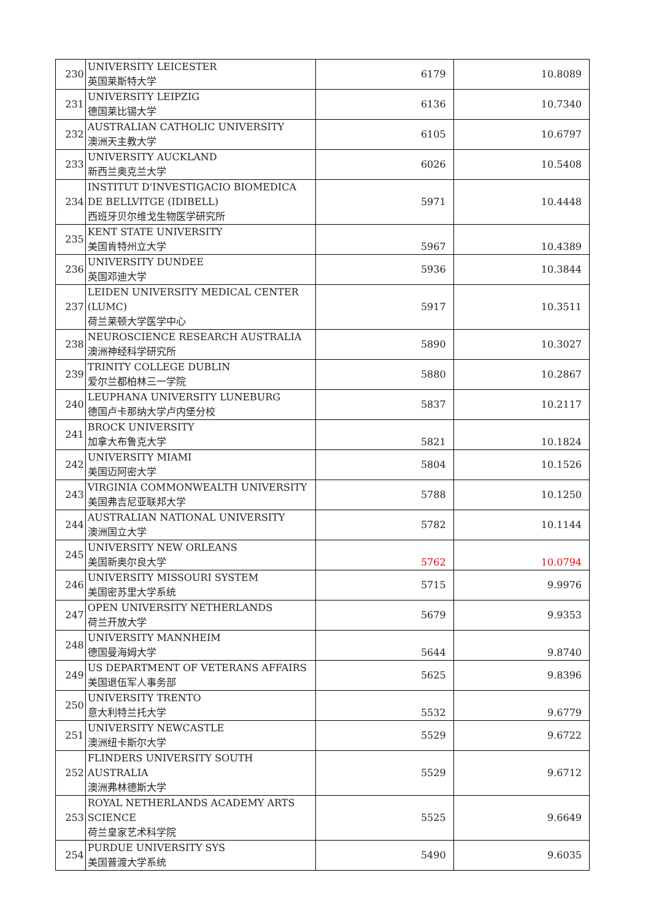| 230 | UNIVERSITY LEICESTER 英国莱斯特大学 | 6179 | 10.8089 |
| 231 | UNIVERSITY LEIPZIG 德国莱比锡大学 | 6136 | 10.7340 |
| 232 | AUSTRALIAN CATHOLIC UNIVERSITY 澳洲天主教大学 | 6105 | 10.6797 |
| 233 | UNIVERSITY AUCKLAND 新西兰奥克兰大学 | 6026 | 10.5408 |
| 234 | INSTITUT D'INVESTIGACIO BIOMEDICA DE BELLVITGE (IDIBELL) 西班牙贝尔维戈生物医学研究所 | 5971 | 10.4448 |
| 235 | KENT STATE UNIVERSITY 美国肯特州立大学 | 5967 | 10.4389 |
| 236 | UNIVERSITY DUNDEE 英国邓迪大学 | 5936 | 10.3844 |
| 237 | LEIDEN UNIVERSITY MEDICAL CENTER (LUMC) 荷兰莱顿大学医学中心 | 5917 | 10.3511 |
| 238 | NEUROSCIENCE RESEARCH AUSTRALIA 澳洲神经科学研究所 | 5890 | 10.3027 |
| 239 | TRINITY COLLEGE DUBLIN 爱尔兰都柏林三一学院 | 5880 | 10.2867 |
| 240 | LEUPHANA UNIVERSITY LUNEBURG 德国卢卡那纳大学卢内堡分校 | 5837 | 10.2117 |
| 241 | BROCK UNIVERSITY 加拿大布鲁克大学 | 5821 | 10.1824 |
| 242 | UNIVERSITY MIAMI 美国迈阿密大学 | 5804 | 10.1526 |
| 243 | VIRGINIA COMMONWEALTH UNIVERSITY 美国弗吉尼亚联邦大学 | 5788 | 10.1250 |
| 244 | AUSTRALIAN NATIONAL UNIVERSITY 澳洲国立大学 | 5782 | 10.1144 |
| 245 | UNIVERSITY NEW ORLEANS 美国新奥尔良大学 | 5762 | 10.0794 |
| 246 | UNIVERSITY MISSOURI SYSTEM 美国密苏里大学系统 | 5715 | 9.9976 |
| 247 | OPEN UNIVERSITY NETHERLANDS 荷兰开放大学 | 5679 | 9.9353 |
| 248 | UNIVERSITY MANNHEIM 德国曼海姆大学 | 5644 | 9.8740 |
| 249 | US DEPARTMENT OF VETERANS AFFAIRS 美国退伍军人事务部 | 5625 | 9.8396 |
| 250 | UNIVERSITY TRENTO 意大利特兰托大学 | 5532 | 9.6779 |
| 251 | UNIVERSITY NEWCASTLE 澳洲纽卡斯尔大学 | 5529 | 9.6722 |
| 252 | FLINDERS UNIVERSITY SOUTH AUSTRALIA 澳洲弗林德斯大学 | 5529 | 9.6712 |
| 253 | ROYAL NETHERLANDS ACADEMY ARTS SCIENCE 荷兰皇家艺术科学院 | 5525 | 9.6649 |
| 254 | PURDUE UNIVERSITY SYS 美国普渡大学系统 | 5490 | 9.6035 |